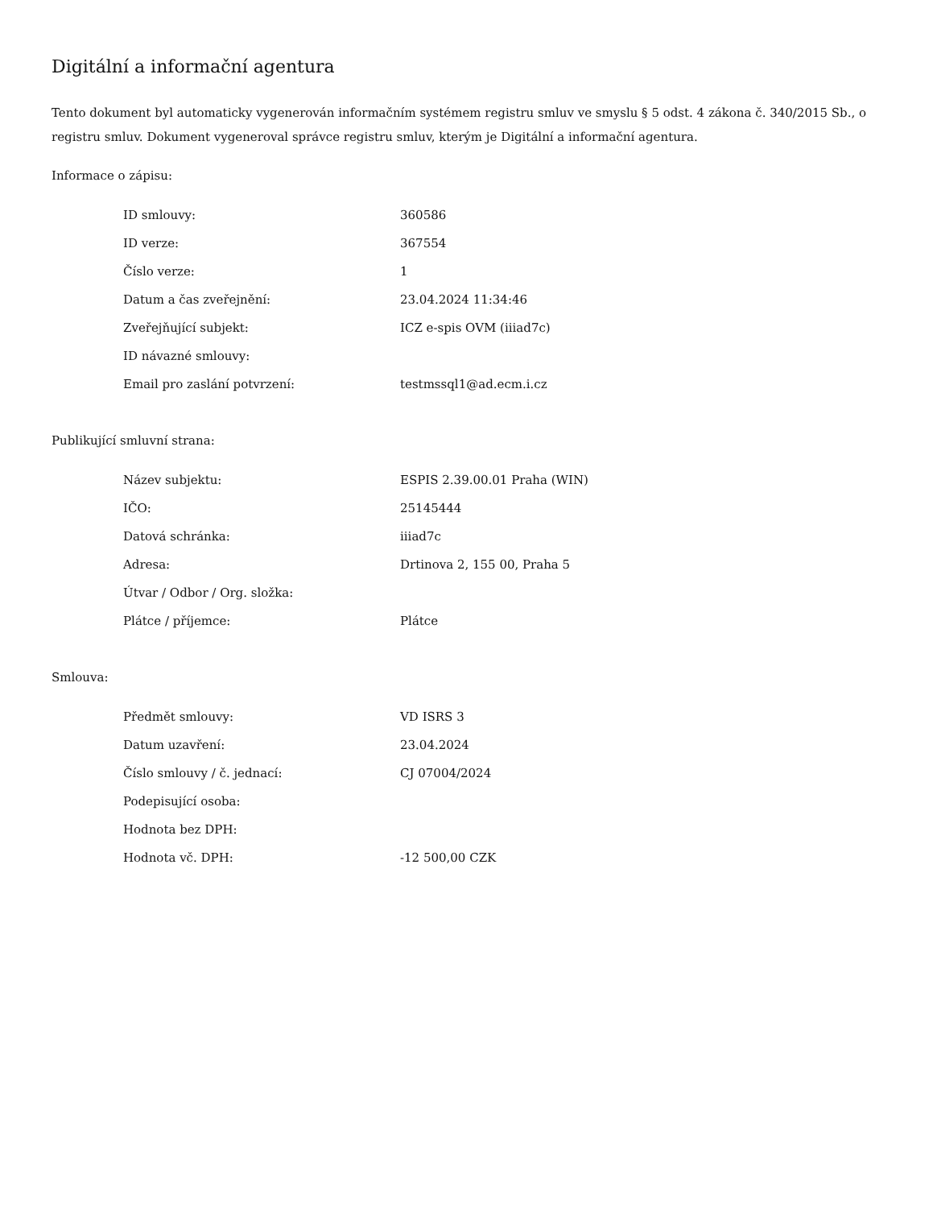Digitální a informační agentura
Tento dokument byl automaticky vygenerován informačním systémem registru smluv ve smyslu § 5 odst. 4 zákona č. 340/2015 Sb., o registru smluv. Dokument vygeneroval správce registru smluv, kterým je Digitální a informační agentura.
Informace o zápisu:
| ID smlouvy: | 360586 |
| ID verze: | 367554 |
| Číslo verze: | 1 |
| Datum a čas zveřejnění: | 23.04.2024 11:34:46 |
| Zveřejňující subjekt: | ICZ e-spis OVM (iiiad7c) |
| ID návazné smlouvy: | |
| Email pro zaslání potvrzení: | testmssql1@ad.ecm.i.cz |
Publikující smluvní strana:
| Název subjektu: | ESPIS 2.39.00.01 Praha (WIN) |
| IČO: | 25145444 |
| Datová schránka: | iiiad7c |
| Adresa: | Drtinova 2, 155 00, Praha 5 |
| Útvar / Odbor / Org. složka: | |
| Plátce / příjemce: | Plátce |
Smlouva:
| Předmět smlouvy: | VD ISRS 3 |
| Datum uzavření: | 23.04.2024 |
| Číslo smlouvy / č. jednací: | CJ 07004/2024 |
| Podepisující osoba: | |
| Hodnota bez DPH: | |
| Hodnota vč. DPH: | -12 500,00 CZK |